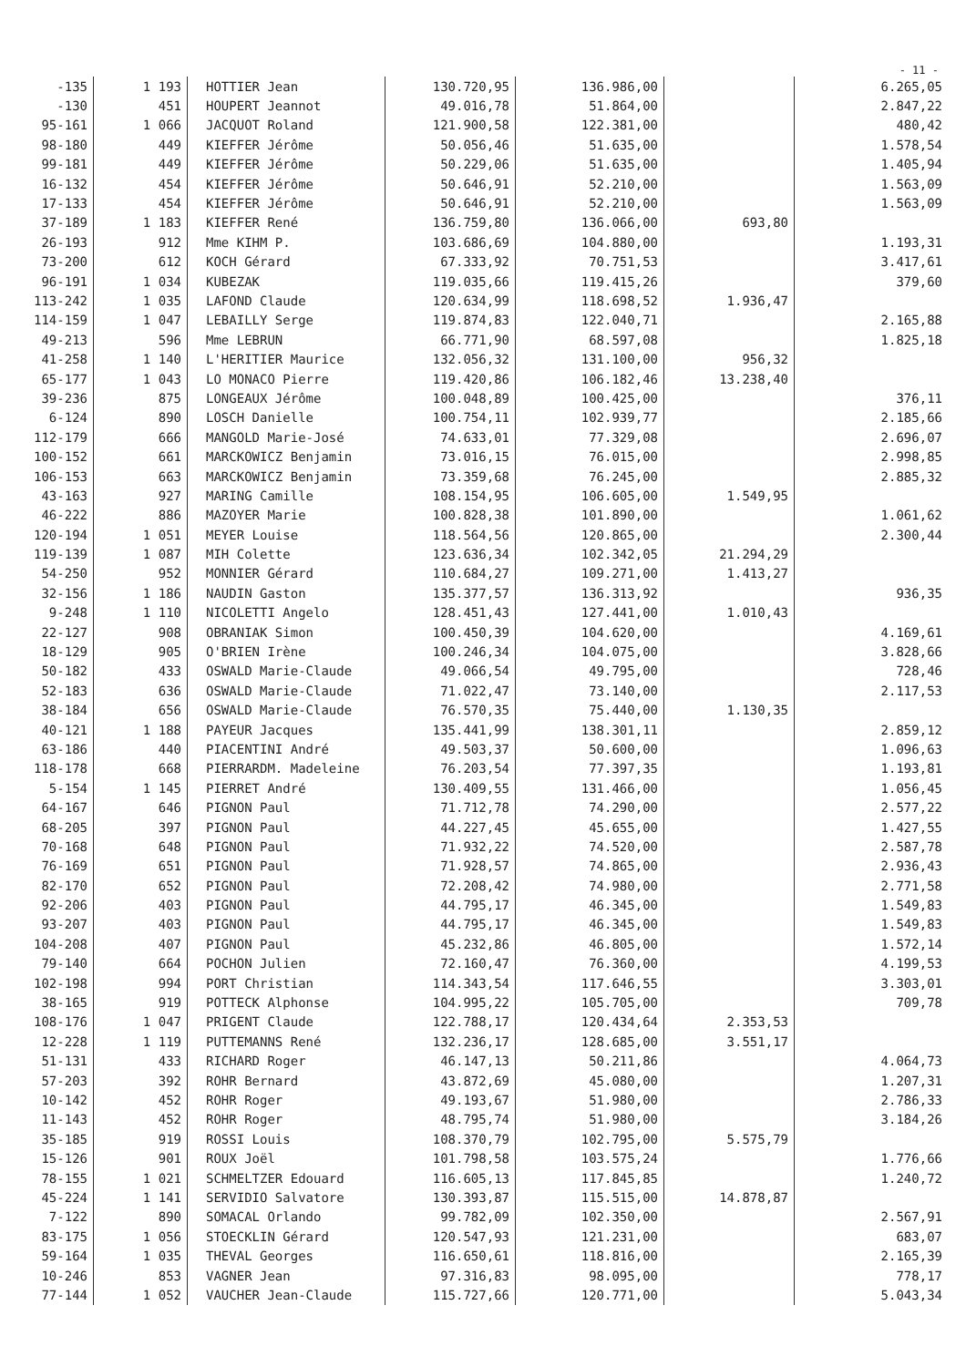- 11 -
| -135 | 1 193 | HOTTIER Jean | 130.720,95 | 136.986,00 | | 6.265,05 |
| -130 | 451 | HOUPERT Jeannot | 49.016,78 | 51.864,00 | | 2.847,22 |
| 95-161 | 1 066 | JACQUOT Roland | 121.900,58 | 122.381,00 | | 480,42 |
| 98-180 | 449 | KIEFFER Jérôme | 50.056,46 | 51.635,00 | | 1.578,54 |
| 99-181 | 449 | KIEFFER Jérôme | 50.229,06 | 51.635,00 | | 1.405,94 |
| 16-132 | 454 | KIEFFER Jérôme | 50.646,91 | 52.210,00 | | 1.563,09 |
| 17-133 | 454 | KIEFFER Jérôme | 50.646,91 | 52.210,00 | | 1.563,09 |
| 37-189 | 1 183 | KIEFFER René | 136.759,80 | 136.066,00 | 693,80 | |
| 26-193 | 912 | Mme KIHM P. | 103.686,69 | 104.880,00 | | 1.193,31 |
| 73-200 | 612 | KOCH Gérard | 67.333,92 | 70.751,53 | | 3.417,61 |
| 96-191 | 1 034 | KUBEZAK | 119.035,66 | 119.415,26 | | 379,60 |
| 113-242 | 1 035 | LAFOND Claude | 120.634,99 | 118.698,52 | 1.936,47 | |
| 114-159 | 1 047 | LEBAILLY Serge | 119.874,83 | 122.040,71 | | 2.165,88 |
| 49-213 | 596 | Mme LEBRUN | 66.771,90 | 68.597,08 | | 1.825,18 |
| 41-258 | 1 140 | L'HERITIER Maurice | 132.056,32 | 131.100,00 | 956,32 | |
| 65-177 | 1 043 | LO MONACO Pierre | 119.420,86 | 106.182,46 | 13.238,40 | |
| 39-236 | 875 | LONGEAUX Jérôme | 100.048,89 | 100.425,00 | | 376,11 |
| 6-124 | 890 | LOSCH Danielle | 100.754,11 | 102.939,77 | | 2.185,66 |
| 112-179 | 666 | MANGOLD Marie-José | 74.633,01 | 77.329,08 | | 2.696,07 |
| 100-152 | 661 | MARCKOWICZ Benjamin | 73.016,15 | 76.015,00 | | 2.998,85 |
| 106-153 | 663 | MARCKOWICZ Benjamin | 73.359,68 | 76.245,00 | | 2.885,32 |
| 43-163 | 927 | MARING Camille | 108.154,95 | 106.605,00 | 1.549,95 | |
| 46-222 | 886 | MAZOYER Marie | 100.828,38 | 101.890,00 | | 1.061,62 |
| 120-194 | 1 051 | MEYER Louise | 118.564,56 | 120.865,00 | | 2.300,44 |
| 119-139 | 1 087 | MIH Colette | 123.636,34 | 102.342,05 | 21.294,29 | |
| 54-250 | 952 | MONNIER Gérard | 110.684,27 | 109.271,00 | 1.413,27 | |
| 32-156 | 1 186 | NAUDIN Gaston | 135.377,57 | 136.313,92 | | 936,35 |
| 9-248 | 1 110 | NICOLETTI Angelo | 128.451,43 | 127.441,00 | 1.010,43 | |
| 22-127 | 908 | OBRANIAK Simon | 100.450,39 | 104.620,00 | | 4.169,61 |
| 18-129 | 905 | O'BRIEN Irène | 100.246,34 | 104.075,00 | | 3.828,66 |
| 50-182 | 433 | OSWALD Marie-Claude | 49.066,54 | 49.795,00 | | 728,46 |
| 52-183 | 636 | OSWALD Marie-Claude | 71.022,47 | 73.140,00 | | 2.117,53 |
| 38-184 | 656 | OSWALD Marie-Claude | 76.570,35 | 75.440,00 | 1.130,35 | |
| 40-121 | 1 188 | PAYEUR Jacques | 135.441,99 | 138.301,11 | | 2.859,12 |
| 63-186 | 440 | PIACENTINI André | 49.503,37 | 50.600,00 | | 1.096,63 |
| 118-178 | 668 | PIERRARDM. Madeleine | 76.203,54 | 77.397,35 | | 1.193,81 |
| 5-154 | 1 145 | PIERRET André | 130.409,55 | 131.466,00 | | 1.056,45 |
| 64-167 | 646 | PIGNON Paul | 71.712,78 | 74.290,00 | | 2.577,22 |
| 68-205 | 397 | PIGNON Paul | 44.227,45 | 45.655,00 | | 1.427,55 |
| 70-168 | 648 | PIGNON Paul | 71.932,22 | 74.520,00 | | 2.587,78 |
| 76-169 | 651 | PIGNON Paul | 71.928,57 | 74.865,00 | | 2.936,43 |
| 82-170 | 652 | PIGNON Paul | 72.208,42 | 74.980,00 | | 2.771,58 |
| 92-206 | 403 | PIGNON Paul | 44.795,17 | 46.345,00 | | 1.549,83 |
| 93-207 | 403 | PIGNON Paul | 44.795,17 | 46.345,00 | | 1.549,83 |
| 104-208 | 407 | PIGNON Paul | 45.232,86 | 46.805,00 | | 1.572,14 |
| 79-140 | 664 | POCHON Julien | 72.160,47 | 76.360,00 | | 4.199,53 |
| 102-198 | 994 | PORT Christian | 114.343,54 | 117.646,55 | | 3.303,01 |
| 38-165 | 919 | POTTECK Alphonse | 104.995,22 | 105.705,00 | | 709,78 |
| 108-176 | 1 047 | PRIGENT Claude | 122.788,17 | 120.434,64 | 2.353,53 | |
| 12-228 | 1 119 | PUTTEMANNS René | 132.236,17 | 128.685,00 | 3.551,17 | |
| 51-131 | 433 | RICHARD Roger | 46.147,13 | 50.211,86 | | 4.064,73 |
| 57-203 | 392 | ROHR Bernard | 43.872,69 | 45.080,00 | | 1.207,31 |
| 10-142 | 452 | ROHR Roger | 49.193,67 | 51.980,00 | | 2.786,33 |
| 11-143 | 452 | ROHR Roger | 48.795,74 | 51.980,00 | | 3.184,26 |
| 35-185 | 919 | ROSSI Louis | 108.370,79 | 102.795,00 | 5.575,79 | |
| 15-126 | 901 | ROUX Joël | 101.798,58 | 103.575,24 | | 1.776,66 |
| 78-155 | 1 021 | SCHMELTZER Edouard | 116.605,13 | 117.845,85 | | 1.240,72 |
| 45-224 | 1 141 | SERVIDIO Salvatore | 130.393,87 | 115.515,00 | 14.878,87 | |
| 7-122 | 890 | SOMACAL Orlando | 99.782,09 | 102.350,00 | | 2.567,91 |
| 83-175 | 1 056 | STOECKLIN Gérard | 120.547,93 | 121.231,00 | | 683,07 |
| 59-164 | 1 035 | THEVAL Georges | 116.650,61 | 118.816,00 | | 2.165,39 |
| 10-246 | 853 | VAGNER Jean | 97.316,83 | 98.095,00 | | 778,17 |
| 77-144 | 1 052 | VAUCHER Jean-Claude | 115.727,66 | 120.771,00 | | 5.043,34 |